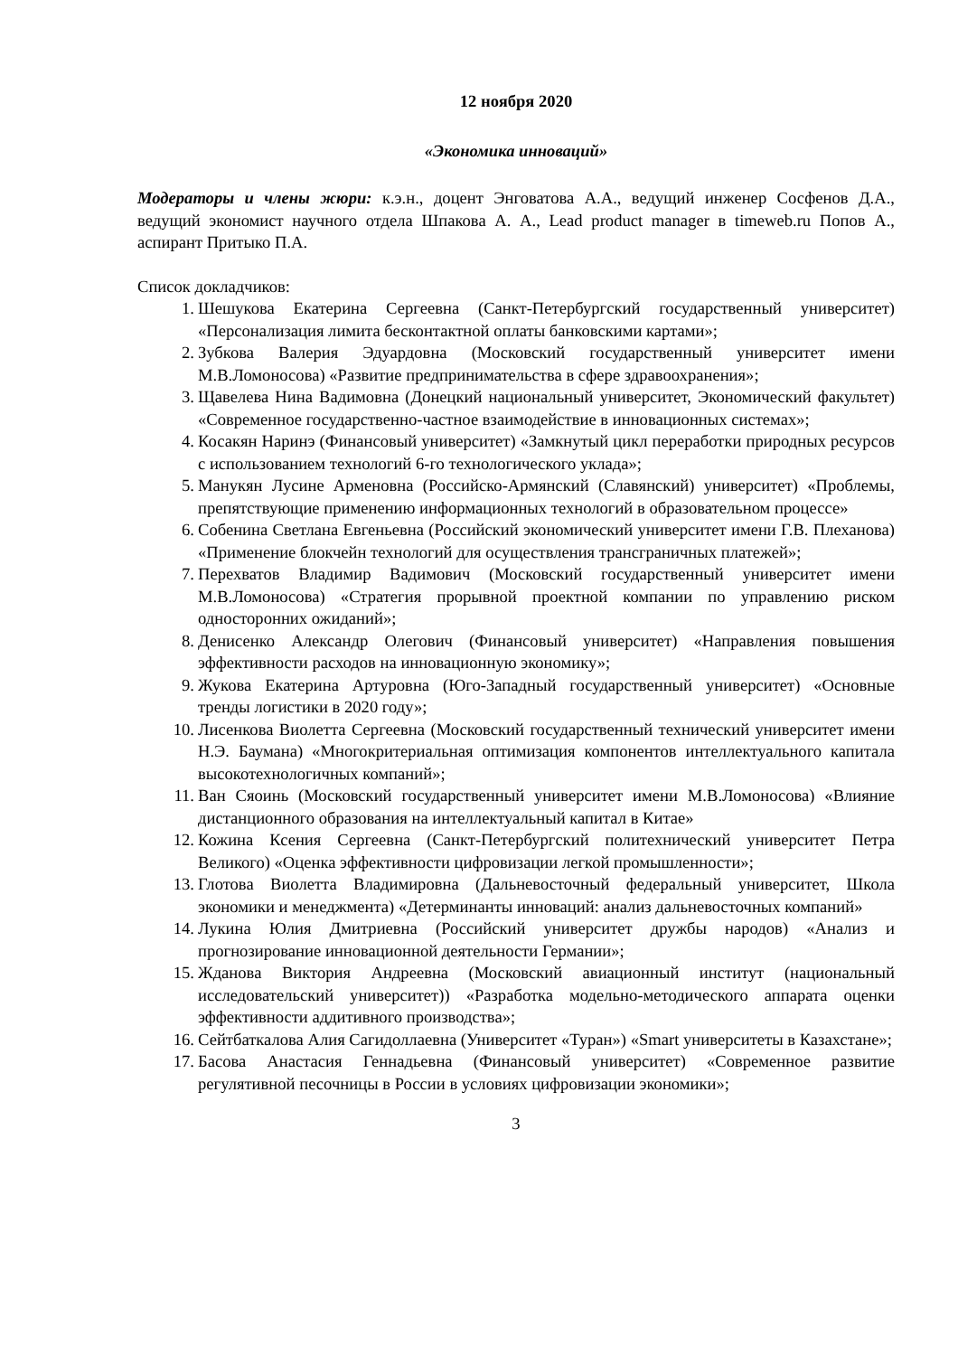12 ноября 2020
«Экономика инноваций»
Модераторы и члены жюри: к.э.н., доцент Энговатова А.А., ведущий инженер Сосфенов Д.А., ведущий экономист научного отдела Шпакова А. А., Lead product manager в timeweb.ru Попов А., аспирант Притыко П.А.
Список докладчиков:
1. Шешукова Екатерина Сергеевна (Санкт-Петербургский государственный университет) «Персонализация лимита бесконтактной оплаты банковскими картами»;
2. Зубкова Валерия Эдуардовна (Московский государственный университет имени М.В.Ломоносова) «Развитие предпринимательства в сфере здравоохранения»;
3. Щавелева Нина Вадимовна (Донецкий национальный университет, Экономический факультет) «Современное государственно-частное взаимодействие в инновационных системах»;
4. Косакян Наринэ (Финансовый университет) «Замкнутый цикл переработки природных ресурсов с использованием технологий 6-го технологического уклада»;
5. Манукян Лусине Арменовна (Российско-Армянский (Славянский) университет) «Проблемы, препятствующие применению информационных технологий в образовательном процессе»
6. Собенина Светлана Евгеньевна (Российский экономический университет имени Г.В. Плеханова) «Применение блокчейн технологий для осуществления трансграничных платежей»;
7. Перехватов Владимир Вадимович (Московский государственный университет имени М.В.Ломоносова) «Стратегия прорывной проектной компании по управлению риском односторонних ожиданий»;
8. Денисенко Александр Олегович (Финансовый университет) «Направления повышения эффективности расходов на инновационную экономику»;
9. Жукова Екатерина Артуровна (Юго-Западный государственный университет) «Основные тренды логистики в 2020 году»;
10. Лисенкова Виолетта Сергеевна (Московский государственный технический университет имени Н.Э. Баумана) «Многокритериальная оптимизация компонентов интеллектуального капитала высокотехнологичных компаний»;
11. Ван Сяоинь (Московский государственный университет имени М.В.Ломоносова) «Влияние дистанционного образования на интеллектуальный капитал в Китае»
12. Кожина Ксения Сергеевна (Санкт-Петербургский политехнический университет Петра Великого) «Оценка эффективности цифровизации легкой промышленности»;
13. Глотова Виолетта Владимировна (Дальневосточный федеральный университет, Школа экономики и менеджмента) «Детерминанты инноваций: анализ дальневосточных компаний»
14. Лукина Юлия Дмитриевна (Российский университет дружбы народов) «Анализ и прогнозирование инновационной деятельности Германии»;
15. Жданова Виктория Андреевна (Московский авиационный институт (национальный исследовательский университет)) «Разработка модельно-методического аппарата оценки эффективности аддитивного производства»;
16. Сейтбаткалова Алия Сагидоллаевна (Университет «Туран») «Smart университеты в Казахстане»;
17. Басова Анастасия Геннадьевна (Финансовый университет) «Современное развитие регулятивной песочницы в России в условиях цифровизации экономики»;
3